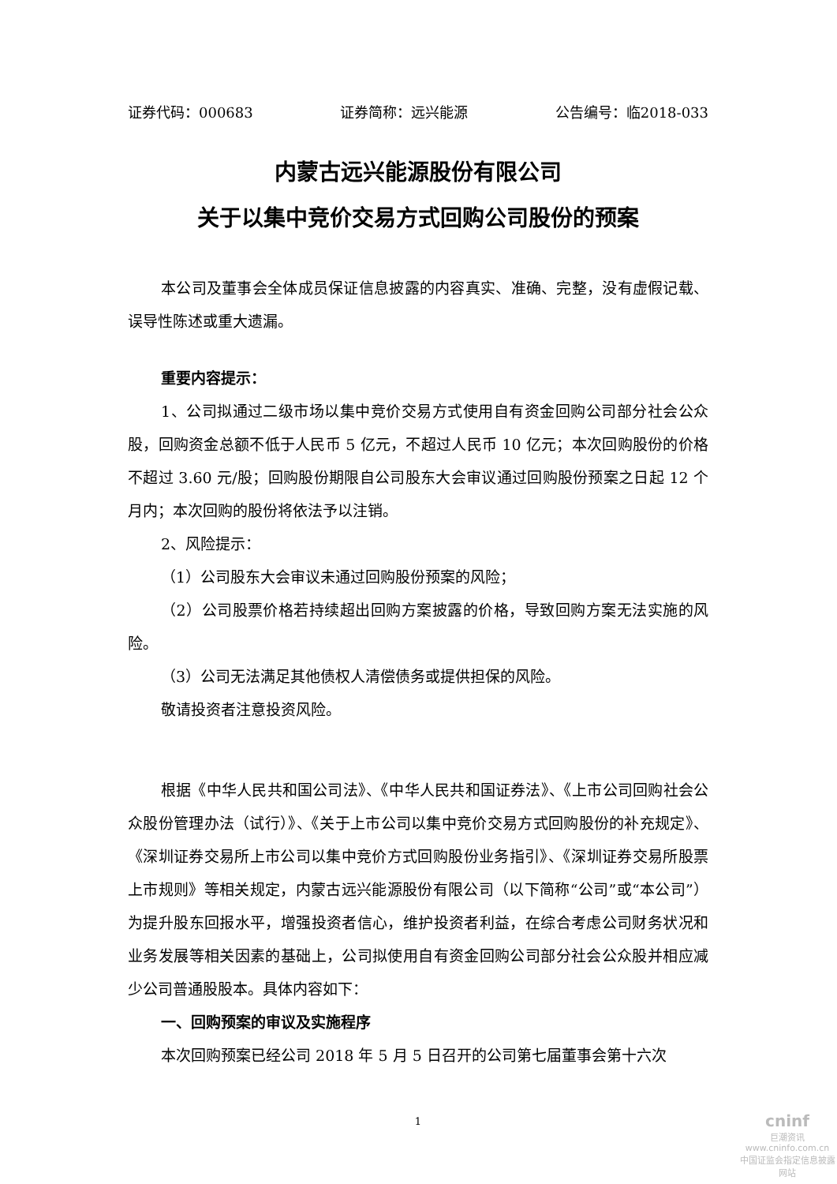证券代码：000683 证券简称：远兴能源 公告编号：临2018-033
内蒙古远兴能源股份有限公司
关于以集中竞价交易方式回购公司股份的预案
本公司及董事会全体成员保证信息披露的内容真实、准确、完整，没有虚假记载、误导性陈述或重大遗漏。
重要内容提示：
1、公司拟通过二级市场以集中竞价交易方式使用自有资金回购公司部分社会公众股，回购资金总额不低于人民币 5 亿元，不超过人民币 10 亿元；本次回购股份的价格不超过 3.60 元/股；回购股份期限自公司股东大会审议通过回购股份预案之日起 12 个月内；本次回购的股份将依法予以注销。
2、风险提示：
（1）公司股东大会审议未通过回购股份预案的风险；
（2）公司股票价格若持续超出回购方案披露的价格，导致回购方案无法实施的风险。
（3）公司无法满足其他债权人清偿债务或提供担保的风险。
敬请投资者注意投资风险。
根据《中华人民共和国公司法》、《中华人民共和国证券法》、《上市公司回购社会公众股份管理办法（试行）》、《关于上市公司以集中竞价交易方式回购股份的补充规定》、《深圳证券交易所上市公司以集中竞价方式回购股份业务指引》、《深圳证券交易所股票上市规则》等相关规定，内蒙古远兴能源股份有限公司（以下简称“公司”或“本公司”）为提升股东回报水平，增强投资者信心，维护投资者利益，在综合考虑公司财务状况和业务发展等相关因素的基础上，公司拟使用自有资金回购公司部分社会公众股并相应减少公司普通股股本。具体内容如下：
一、回购预案的审议及实施程序
本次回购预案已经公司 2018 年 5 月 5 日召开的公司第七届董事会第十六次
1
cninf
巨潮资讯
www.cninfo.com.cn
中国证监会指定信息披露网站